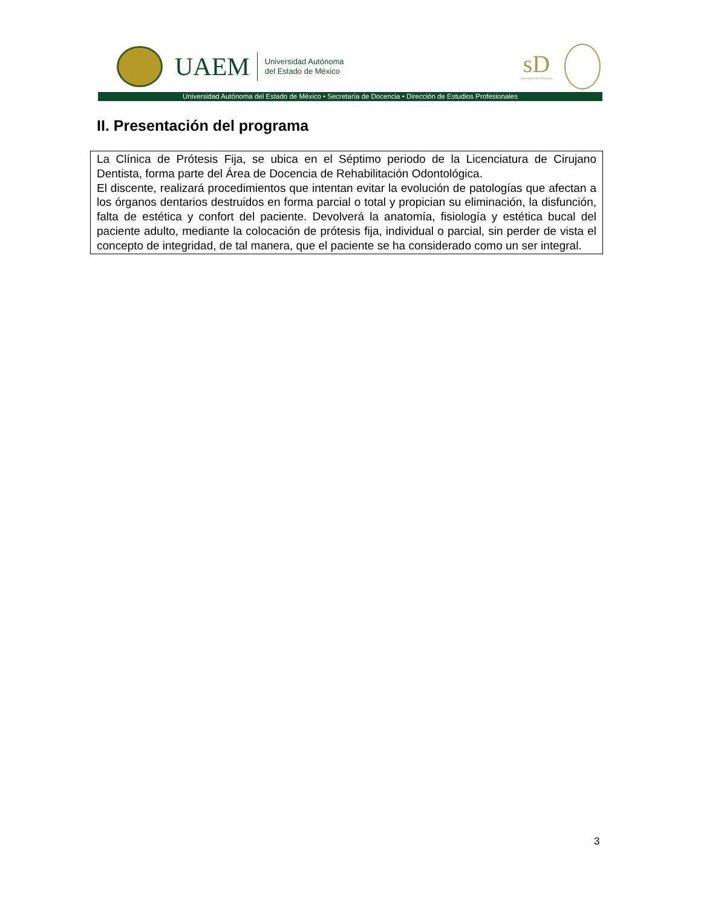UAEM
Universidad Autónoma
del Estado de México
sD
Secretaría de Docencia
Universidad Autónoma del Estado de México • Secretaría de Docencia • Dirección de Estudios Profesionales
II. Presentación del programa
La Clínica de Prótesis Fija, se ubica en el Séptimo periodo de la Licenciatura de Cirujano Dentista, forma parte del Área de Docencia de Rehabilitación Odontológica.
El discente, realizará procedimientos que intentan evitar la evolución de patologías que afectan a los órganos dentarios destruidos en forma parcial o total y propician su eliminación, la disfunción, falta de estética y confort del paciente. Devolverá la anatomía, fisiología y estética bucal del paciente adulto, mediante la colocación de prótesis fija, individual o parcial, sin perder de vista el concepto de integridad, de tal manera, que el paciente se ha considerado como un ser integral.
3